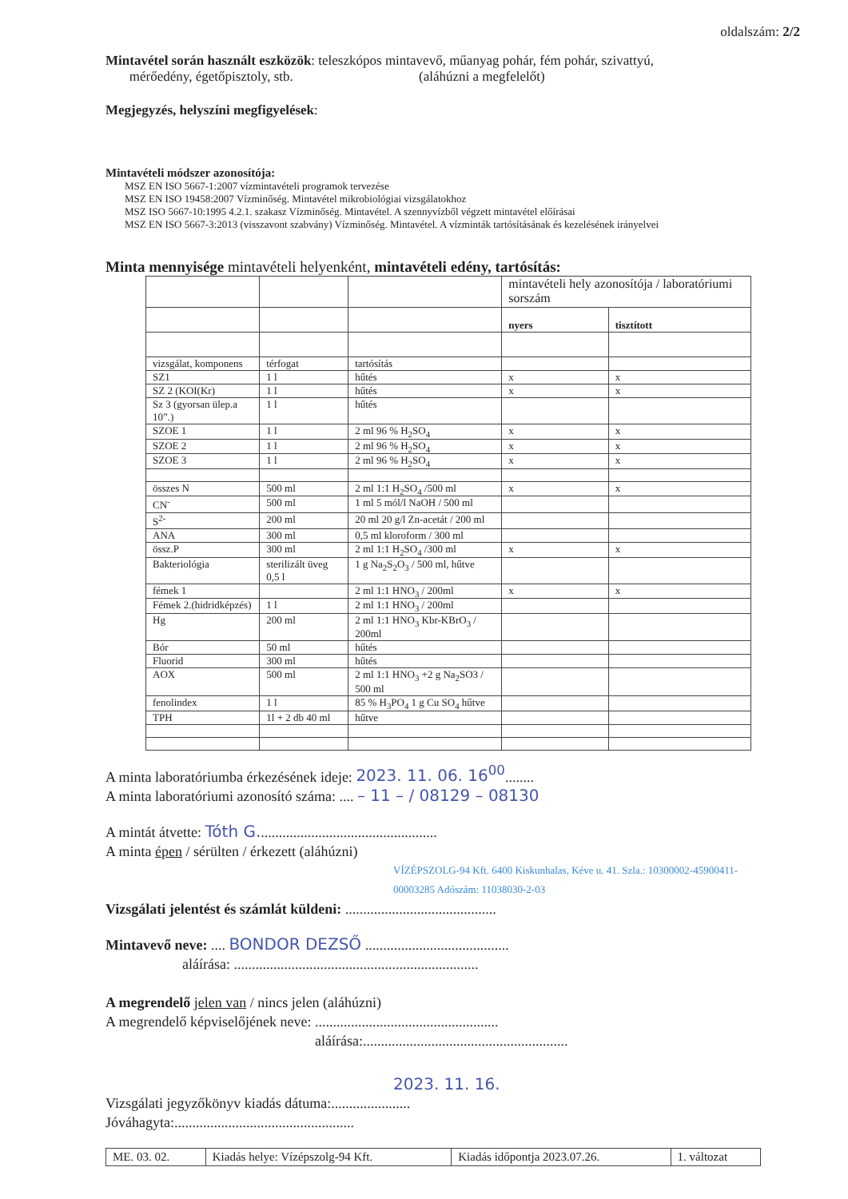oldalszám: 2/2
Mintavétel során használt eszközök: teleszkópos mintavevő, műanyag pohár, fém pohár, szivattyú,
mérőedény, égetőpisztoly, stb. (aláhúzni a megfelelőt)
Megjegyzés, helyszíni megfigyelések:
Mintavételi módszer azonosítója:
MSZ EN ISO 5667-1:2007 vízmintavételi programok tervezése
MSZ EN ISO 19458:2007 Vízminőség. Mintavétel mikrobiológiai vizsgálatokhoz
MSZ ISO 5667-10:1995 4.2.1. szakasz Vízminőség. Mintavétel. A szennyvízből végzett mintavétel előírásai
MSZ EN ISO 5667-3:2013 (visszavont szabvány) Vízminőség. Mintavétel. A vízminták tartósításának és kezelésének irányelvei
Minta mennyisége mintavételi helyenként, mintavételi edény, tartósítás:
| | | | mintavételi hely azonosítója / laboratóriumi sorszám | |
| | | | nyers | tisztított |
| vizsgálat, komponens | térfogat | tartósítás | | |
| SZ1 | 1 l | hűtés | x | x |
| SZ 2 (KOI(Kr) | 1 l | hűtés | x | x |
| Sz 3 (gyorsan ülep.a 10”.) | 1 l | hűtés | | |
| SZOE 1 | 1 l | 2 ml 96 % H<sub>2</sub>SO<sub>4</sub> | x | x |
| SZOE 2 | 1 l | 2 ml 96 % H<sub>2</sub>SO<sub>4</sub> | x | x |
| SZOE 3 | 1 l | 2 ml 96 % H<sub>2</sub>SO<sub>4</sub> | x | x |
| összes N | 500 ml | 2 ml 1:1 H<sub>2</sub>SO<sub>4</sub> /500 ml | x | x |
| CN<sup>-</sup> | 500 ml | 1 ml 5 mól/l NaOH / 500 ml | | |
| S<sup>2-</sup> | 200 ml | 20 ml 20 g/l Zn-acetát / 200 ml | | |
| ANA | 300 ml | 0,5 ml kloroform / 300 ml | | |
| össz.P | 300 ml | 2 ml 1:1 H<sub>2</sub>SO<sub>4</sub> /300 ml | x | x |
| Bakteriológia | sterilizált üveg 0,5 l | 1 g Na<sub>2</sub>S<sub>2</sub>O<sub>3</sub> / 500 ml, hűtve | | |
| fémek 1 | | 2 ml 1:1 HNO<sub>3</sub> / 200ml | x | x |
| Fémek 2.(hidridképzés) | 1 l | 2 ml 1:1 HNO<sub>3</sub> / 200ml | | |
| Hg | 200 ml | 2 ml 1:1 HNO<sub>3</sub> Kbr-KBrO<sub>3</sub> / 200ml | | |
| Bór | 50 ml | hűtés | | |
| Fluorid | 300 ml | hűtés | | |
| AOX | 500 ml | 2 ml 1:1 HNO<sub>3</sub> +2 g Na<sub>2</sub>SO3 / 500 ml | | |
| fenolindex | 1 l | 85 % H<sub>3</sub>PO<sub>4</sub> 1 g Cu SO<sub>4</sub> hűtve | | |
| TPH | 1l + 2 db 40 ml | hűtve | | |
A minta laboratóriumba érkezésének ideje: 2023. 11. 06. 16<sup>00</sup>........
A minta laboratóriumi azonosító száma: .... – 11 – / 08129 – 08130
A mintát átvette: Tóth G..................................................
A minta épen / sérülten / érkezett (aláhúzni)
VÍZÉPSZOLG-94 Kft. 6400 Kiskunhalas, Kéve u. 41. Szla.: 10300002-45900411-00003285 Adószám: 11038030-2-03
Vizsgálati jelentést és számlát küldeni: ..........................................
Mintavevő neve: .... BONDOR DEZSŐ ........................................
aláírása: ....................................................................
A megrendelő jelen van / nincs jelen (aláhúzni)
A megrendelő képviselőjének neve: ...................................................
aláírása:.........................................................
2023. 11. 16.
Vizsgálati jegyzőkönyv kiadás dátuma:......................
Jóváhagyta:..................................................
| ME. 03. 02. | Kiadás helye: Vízépszolg-94 Kft. | Kiadás időpontja 2023.07.26. | 1. változat |